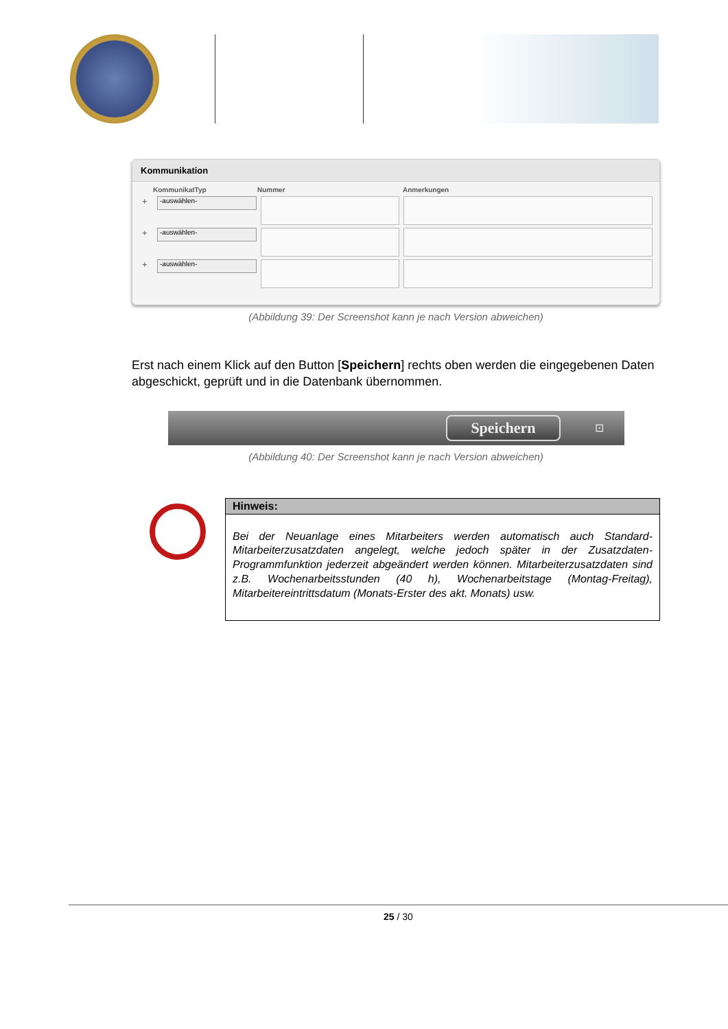Kommunikation
KommunikatTyp Nummer Anmerkungen
+
-auswählen-
+
-auswählen-
+
-auswählen-
(Abbildung 39: Der Screenshot kann je nach Version abweichen)
Erst nach einem Klick auf den Button [Speichern] rechts oben werden die eingegebenen Daten abgeschickt, geprüft und in die Datenbank übernommen.
Speichern ⊡
(Abbildung 40: Der Screenshot kann je nach Version abweichen)
Hinweis:
Bei der Neuanlage eines Mitarbeiters werden automatisch auch Standard-Mitarbeiterzusatzdaten angelegt, welche jedoch später in der Zusatzdaten-Programmfunktion jederzeit abgeändert werden können. Mitarbeiterzusatzdaten sind z.B. Wochenarbeitsstunden (40 h), Wochenarbeitstage (Montag-Freitag), Mitarbeitereintrittsdatum (Monats-Erster des akt. Monats) usw.
25 / 30